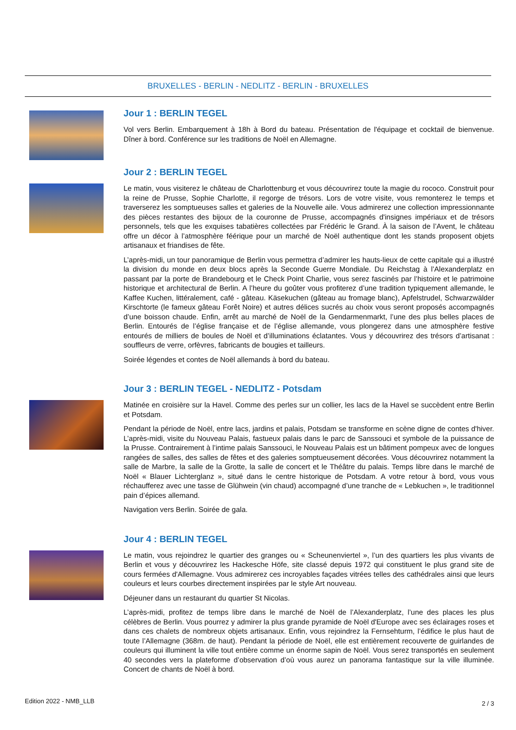BRUXELLES - BERLIN - NEDLITZ - BERLIN - BRUXELLES
Jour 1 : BERLIN TEGEL
Vol vers Berlin. Embarquement à 18h à Bord du bateau. Présentation de l'équipage et cocktail de bienvenue. Dîner à bord. Conférence sur les traditions de Noël en Allemagne.
Jour 2 : BERLIN TEGEL
Le matin, vous visiterez le château de Charlottenburg et vous découvrirez toute la magie du rococo. Construit pour la reine de Prusse, Sophie Charlotte, il regorge de trésors. Lors de votre visite, vous remonterez le temps et traverserez les somptueuses salles et galeries de la Nouvelle aile. Vous admirerez une collection impressionnante des pièces restantes des bijoux de la couronne de Prusse, accompagnés d'insignes impériaux et de trésors personnels, tels que les exquises tabatières collectées par Frédéric le Grand. À la saison de l’Avent, le château offre un décor à l’atmosphère féérique pour un marché de Noël authentique dont les stands proposent objets artisanaux et friandises de fête.
L’après-midi, un tour panoramique de Berlin vous permettra d’admirer les hauts-lieux de cette capitale qui a illustré la division du monde en deux blocs après la Seconde Guerre Mondiale. Du Reichstag à l’Alexanderplatz en passant par la porte de Brandebourg et le Check Point Charlie, vous serez fascinés par l’histoire et le patrimoine historique et architectural de Berlin. A l’heure du goûter vous profiterez d’une tradition typiquement allemande, le Kaffee Kuchen, littéralement, café - gâteau. Käsekuchen (gâteau au fromage blanc), Apfelstrudel, Schwarzwälder Kirschtorte (le fameux gâteau Forêt Noire) et autres délices sucrés au choix vous seront proposés accompagnés d’une boisson chaude. Enfin, arrêt au marché de Noël de la Gendarmenmarkt, l’une des plus belles places de Berlin. Entourés de l’église française et de l’église allemande, vous plongerez dans une atmosphère festive entourés de milliers de boules de Noël et d’illuminations éclatantes. Vous y découvrirez des trésors d’artisanat : souffleurs de verre, orfèvres, fabricants de bougies et tailleurs.
Soirée légendes et contes de Noël allemands à bord du bateau.
Jour 3 : BERLIN TEGEL - NEDLITZ - Potsdam
Matinée en croisière sur la Havel. Comme des perles sur un collier, les lacs de la Havel se succèdent entre Berlin et Potsdam.
Pendant la période de Noël, entre lacs, jardins et palais, Potsdam se transforme en scène digne de contes d'hiver. L’après-midi, visite du Nouveau Palais, fastueux palais dans le parc de Sanssouci et symbole de la puissance de la Prusse. Contrairement à l’intime palais Sanssouci, le Nouveau Palais est un bâtiment pompeux avec de longues rangées de salles, des salles de fêtes et des galeries somptueusement décorées. Vous découvrirez notamment la salle de Marbre, la salle de la Grotte, la salle de concert et le Théâtre du palais. Temps libre dans le marché de Noël « Blauer Lichterglanz », situé dans le centre historique de Potsdam. A votre retour à bord, vous vous réchaufferez avec une tasse de Glühwein (vin chaud) accompagné d’une tranche de « Lebkuchen », le traditionnel pain d’épices allemand.
Navigation vers Berlin. Soirée de gala.
Jour 4 : BERLIN TEGEL
Le matin, vous rejoindrez le quartier des granges ou « Scheunenviertel », l’un des quartiers les plus vivants de Berlin et vous y découvrirez les Hackesche Höfe, site classé depuis 1972 qui constituent le plus grand site de cours fermées d'Allemagne. Vous admirerez ces incroyables façades vitrées telles des cathédrales ainsi que leurs couleurs et leurs courbes directement inspirées par le style Art nouveau.
Déjeuner dans un restaurant du quartier St Nicolas.
L’après-midi, profitez de temps libre dans le marché de Noël de l’Alexanderplatz, l’une des places les plus célèbres de Berlin. Vous pourrez y admirer la plus grande pyramide de Noël d'Europe avec ses éclairages roses et dans ces chalets de nombreux objets artisanaux. Enfin, vous rejoindrez la Fernsehturm, l’édifice le plus haut de toute l’Allemagne (368m. de haut). Pendant la période de Noël, elle est entièrement recouverte de guirlandes de couleurs qui illuminent la ville tout entière comme un énorme sapin de Noël. Vous serez transportés en seulement 40 secondes vers la plateforme d’observation d’où vous aurez un panorama fantastique sur la ville illuminée. Concert de chants de Noël à bord.
Edition 2022 - NMB_LLB 2 / 3